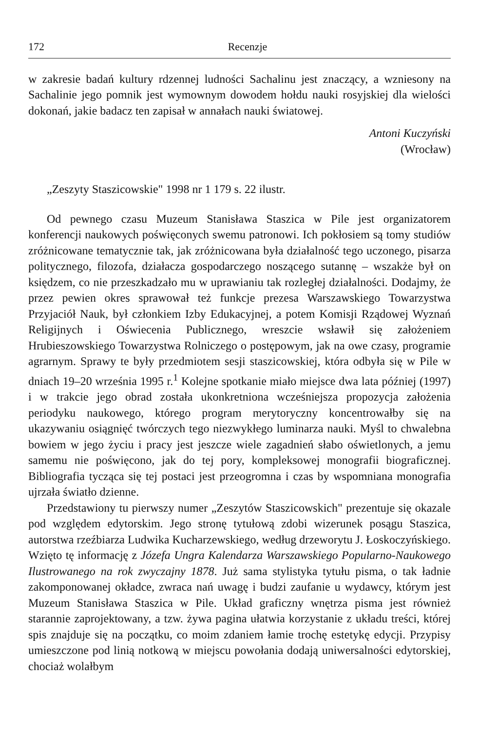172 Recenzje
w zakresie badań kultury rdzennej ludności Sachalinu jest znaczący, a wzniesony na Sachalinie jego pomnik jest wymownym dowodem hołdu nauki rosyjskiej dla wielości dokonań, jakie badacz ten zapisał w annałach nauki światowej.
Antoni Kuczyński
(Wrocław)
„Zeszyty Staszicowskie" 1998 nr 1 179 s. 22 ilustr.
Od pewnego czasu Muzeum Stanisława Staszica w Pile jest organizatorem konferencji naukowych poświęconych swemu patronowi. Ich pokłosiem są tomy studiów zróżnicowane tematycznie tak, jak zróżnicowana była działalność tego uczonego, pisarza politycznego, filozofa, działacza gospodarczego noszącego sutannę – wszakże był on księdzem, co nie przeszkadzało mu w uprawianiu tak rozległej działalności. Dodajmy, że przez pewien okres sprawował też funkcje prezesa Warszawskiego Towarzystwa Przyjaciół Nauk, był członkiem Izby Edukacyjnej, a potem Komisji Rządowej Wyznań Religijnych i Oświecenia Publicznego, wreszcie wsławił się założeniem Hrubieszowskiego Towarzystwa Rolniczego o postępowym, jak na owe czasy, programie agrarnym. Sprawy te były przedmiotem sesji staszicowskiej, która odbyła się w Pile w dniach 19–20 września 1995 r.<sup>1</sup> Kolejne spotkanie miało miejsce dwa lata później (1997) i w trakcie jego obrad została ukonkretniona wcześniejsza propozycja założenia periodyku naukowego, którego program merytoryczny koncentrowałby się na ukazywaniu osiągnięć twórczych tego niezwykłego luminarza nauki. Myśl to chwalebna bowiem w jego życiu i pracy jest jeszcze wiele zagadnień słabo oświetlonych, a jemu samemu nie poświęcono, jak do tej pory, kompleksowej monografii biograficznej. Bibliografia tycząca się tej postaci jest przeogromna i czas by wspomniana monografia ujrzała światło dzienne.
Przedstawiony tu pierwszy numer „Zeszytów Staszicowskich" prezentuje się okazale pod względem edytorskim. Jego stronę tytułową zdobi wizerunek posągu Staszica, autorstwa rzeźbiarza Ludwika Kucharzewskiego, według drzeworytu J. Łoskoczyńskiego. Wzięto tę informację z Józefa Ungra Kalendarza Warszawskiego Popularno-Naukowego Ilustrowanego na rok zwyczajny 1878. Już sama stylistyka tytułu pisma, o tak ładnie zakomponowanej okładce, zwraca nań uwagę i budzi zaufanie u wydawcy, którym jest Muzeum Stanisława Staszica w Pile. Układ graficzny wnętrza pisma jest również starannie zaprojektowany, a tzw. żywa pagina ułatwia korzystanie z układu treści, której spis znajduje się na początku, co moim zdaniem łamie trochę estetykę edycji. Przypisy umieszczone pod linią notkową w miejscu powołania dodają uniwersalności edytorskiej, chociaż wolałbym